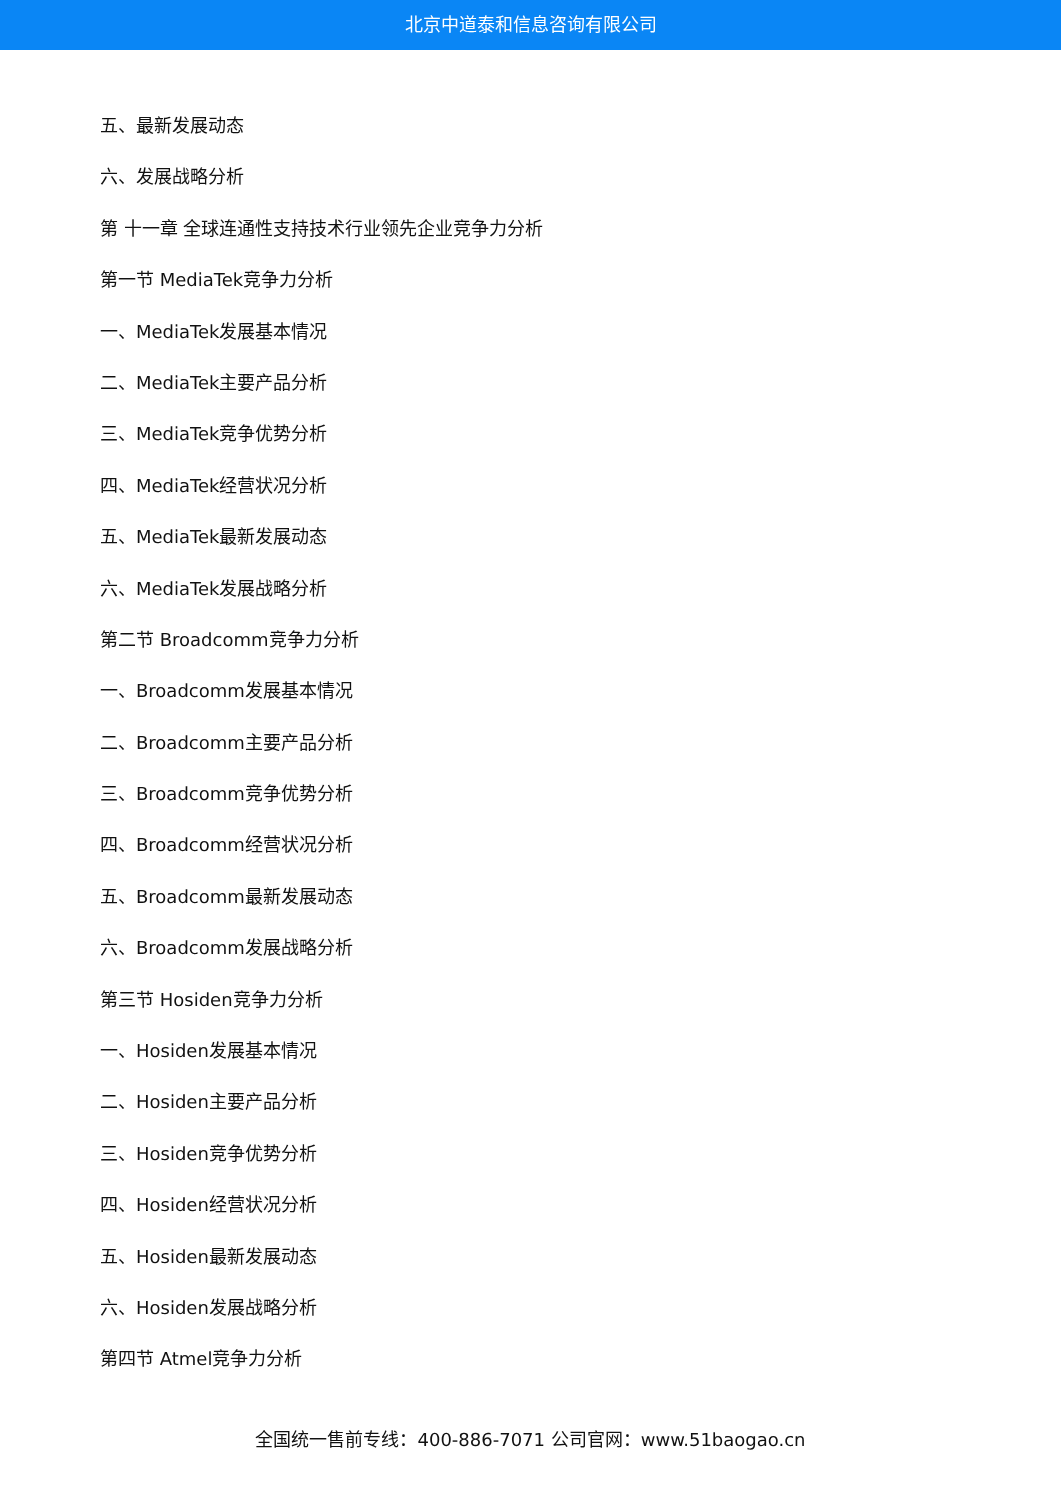北京中道泰和信息咨询有限公司
五、最新发展动态
六、发展战略分析
第 十一章 全球连通性支持技术行业领先企业竞争力分析
第一节 MediaTek竞争力分析
一、MediaTek发展基本情况
二、MediaTek主要产品分析
三、MediaTek竞争优势分析
四、MediaTek经营状况分析
五、MediaTek最新发展动态
六、MediaTek发展战略分析
第二节 Broadcomm竞争力分析
一、Broadcomm发展基本情况
二、Broadcomm主要产品分析
三、Broadcomm竞争优势分析
四、Broadcomm经营状况分析
五、Broadcomm最新发展动态
六、Broadcomm发展战略分析
第三节 Hosiden竞争力分析
一、Hosiden发展基本情况
二、Hosiden主要产品分析
三、Hosiden竞争优势分析
四、Hosiden经营状况分析
五、Hosiden最新发展动态
六、Hosiden发展战略分析
第四节 Atmel竞争力分析
全国统一售前专线：400-886-7071 公司官网：www.51baogao.cn